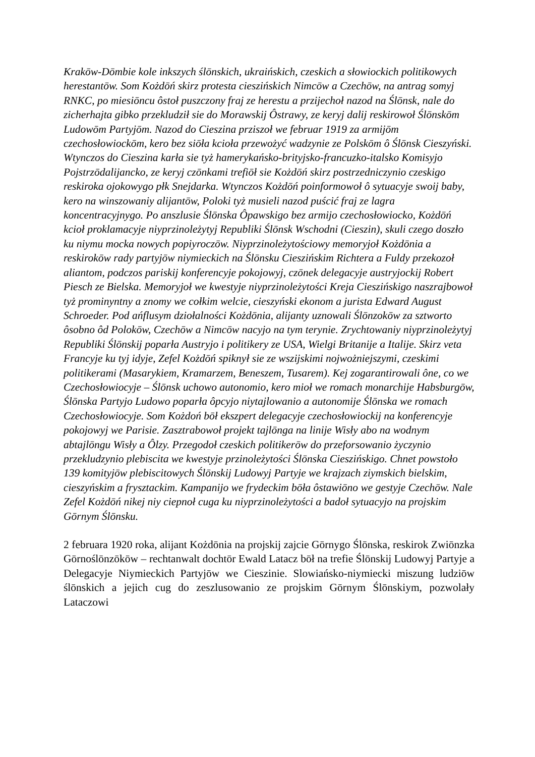Krakōw-Dōmbie kole inkszych ślōnskich, ukraińskich, czeskich a słowiockich politikowych herestantōw. Som Kożdōń skirz protesta cieszińskich Nimcōw a Czechōw, na antrag somyj RNKC, po miesiōncu ôstoł puszczony fraj ze herestu a przijechoł nazod na Ślōnsk, nale do zicherhajta gibko przekludził sie do Morawskij Ôstrawy, ze keryj dalij reskirowoł Ślōnskōm Ludowōm Partyjōm. Nazod do Cieszina prziszoł we februar 1919 za armijōm czechosłowiockōm, kero bez siōła kcioła przewożyć wadzynie ze Polskōm ô Ślōnsk Cieszyński. Wtynczos do Cieszina karła sie tyż hamerykańsko-brityjsko-francuzko-italsko Komisyjo Pojstrzōdalijancko, ze keryj czōnkami trefiōł sie Kożdōń skirz postrzedniczynio czeskigo reskiroka ojokowygo płk Snejdarka. Wtynczos Kożdōń poinformowoł ô sytuacyje swoij baby, kero na winszowaniy alijantōw, Poloki tyż musieli nazod puścić fraj ze lagra koncentracyjnygo. Po anszlusie Ślōnska Ôpawskigo bez armijo czechosłowiocko, Kożdōń kcioł proklamacyje niyprzinoleżytyj Republiki Ślōnsk Wschodni (Cieszin), skuli czego doszło ku niymu mocka nowych popiyroczōw. Niyprzinoleżytościowy memoryjoł Kożdōnia a reskirokōw rady partyjōw niymieckich na Ślōnsku Cieszińskim Richtera a Fuldy przekozoł aliantom, podczos pariskij konferencyje pokojowyj, czōnek delegacyje austryjockij Robert Piesch ze Bielska. Memoryjoł we kwestyje niyprzinoleżytości Kreja Cieszińskigo naszrajbowoł tyż prominyntny a znomy we cołkim welcie, cieszyński ekonom a jurista Edward August Schroeder. Pod ańflusym dziołalności Kożdōnia, alijanty uznowali Ślōnzokōw za sztworto ôsobno ôd Polokōw, Czechōw a Nimcōw nacyjo na tym terynie. Zrychtowaniy niyprzinoleżytyj Republiki Ślōnskij poparła Austryjo i politikery ze USA, Wielgi Britanije a Italije. Skirz veta Francyje ku tyj idyje, Zefel Kożdōń spiknył sie ze wszijskimi nojwożniejszymi, czeskimi politikerami (Masarykiem, Kramarzem, Beneszem, Tusarem). Kej zogarantirowali ône, co we Czechosłowiocyje – Ślōnsk uchowo autonomio, kero mioł we romach monarchije Habsburgōw, Ślōnska Partyjo Ludowo poparła ôpcyjo niytajlowanio a autonomije Ślōnska we romach Czechosłowiocyje. Som Kożdoń bōł ekszpert delegacyje czechosłowiockij na konferencyje pokojowyj we Parisie. Zasztrabowoł projekt tajlōnga na linije Wisły abo na wodnym abtajlōngu Wisły a Ôlzy. Przegodoł czeskich politikerōw do przeforsowanio życzynio przekludzynio plebiscita we kwestyje przinoleżytości Ślōnska Cieszińskigo. Chnet powstoło 139 komityjōw plebiscitowych Ślōnskij Ludowyj Partyje we krajzach ziymskich bielskim, cieszyńskim a frysztackim. Kampanijo we frydeckim bōła ôstawiōno we gestyje Czechōw. Nale Zefel Kożdōń nikej niy ciepnoł cuga ku niyprzinoleżytości a badoł sytuacyjo na projskim Gōrnym Ślōnsku.
2 februara 1920 roka, alijant Kożdōnia na projskij zajcie Gōrnygo Ślōnska, reskirok Zwiōnzka Gōrnoślōnzōkōw – rechtanwalt dochtōr Ewald Latacz bōł na trefie Ślōnskij Ludowyj Partyje a Delegacyje Niymieckich Partyjōw we Cieszinie. Slowiańsko-niymiecki miszung ludziōw ślōnskich a jejich cug do zeszlusowanio ze projskim Gōrnym Ślōnskiym, pozwolały Lataczowi